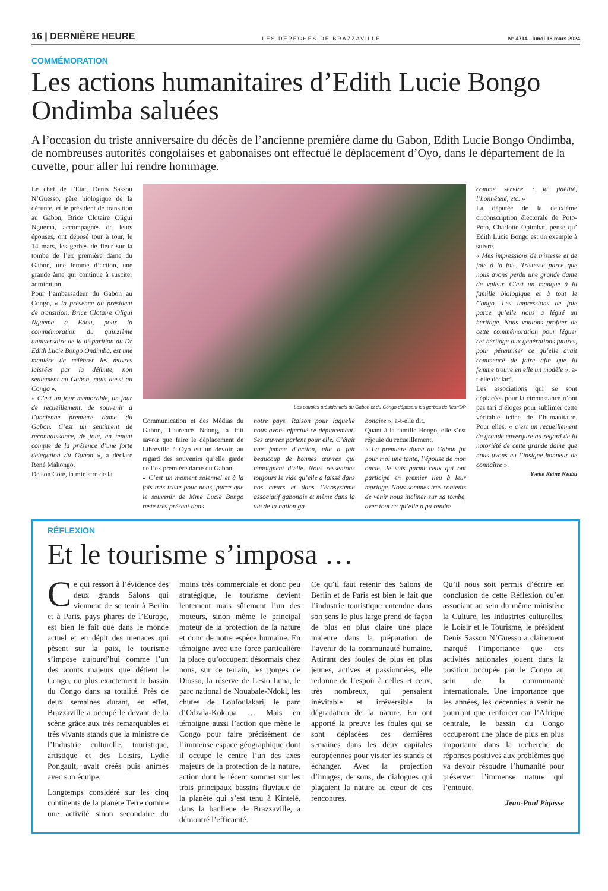16 | DERNIÈRE HEURE LES DÉPÊCHES DE BRAZZAVILLE N° 4714 - lundi 18 mars 2024
COMMÉMORATION
Les actions humanitaires d’Edith Lucie Bongo Ondimba saluées
A l’occasion du triste anniversaire du décès de l’ancienne première dame du Gabon, Edith Lucie Bongo Ondimba, de nombreuses autorités congolaises et gabonaises ont effectué le déplacement d’Oyo, dans le département de la cuvette, pour aller lui rendre hommage.
Le chef de l’Etat, Denis Sassou N’Guesso, père biologique de la défunte, et le président de transition au Gabon, Brice Clotaire Oligui Nguema, accompagnés de leurs épouses, ont déposé tour à tour, le 14 mars, les gerbes de fleur sur la tombe de l’ex première dame du Gabon, une femme d’action, une grande âme qui continue à susciter admiration.
Pour l’ambassadeur du Gabon au Congo, « la présence du président de transition, Brice Clotaire Oligui Nguema à Edou, pour la commémoration du quinzième anniversaire de la disparition du Dr Edith Lucie Bongo Ondimba, est une manière de célébrer les œuvres laissées par la défunte, non seulement au Gabon, mais aussi au Congo ».
« C’est un jour mémorable, un jour de recueillement, de souvenir à l’ancienne première dame du Gabon. C’est un sentiment de reconnaissance, de joie, en tenant compte de la présence d’une forte délégation du Gabon », a déclaré René Makongo.
De son Côté, la ministre de la
Les couples présidentiels du Gabon et du Congo déposant les gerbes de fleur/DR
Communication et des Médias du Gabon, Laurence Ndong, a fait savoir que faire le déplacement de Libreville à Oyo est un devoir, au regard des souvenirs qu’elle garde de l’ex première dame du Gabon.
« C’est un moment solennel et à la fois très triste pour nous, parce que le souvenir de Mme Lucie Bongo reste très présent dans
notre pays. Raison pour laquelle nous avons effectué ce déplacement. Ses œuvres parlent pour elle. C’était une femme d’action, elle a fait beaucoup de bonnes œuvres qui témoignent d’elle. Nous ressentons toujours le vide qu’elle a laissé dans nos cœurs et dans l’écosystème associatif gabonais et même dans la vie de la nation ga-
bonaise », a-t-elle dit.
Quant à la famille Bongo, elle s’est réjouie du recueillement.
« La première dame du Gabon fut pour moi une tante, l’épouse de mon oncle. Je suis parmi ceux qui ont participé en premier lieu à leur mariage. Nous sommes très contents de venir nous incliner sur sa tombe, avec tout ce qu’elle a pu rendre
comme service : la fidélité, l’honnêteté, etc. »
La députée de la deuxième circonscription électorale de Poto-Poto, Charlotte Opimbat, pense qu’ Edith Lucie Bongo est un exemple à suivre.
« Mes impressions de tristesse et de joie à la fois. Tristesse parce que nous avons perdu une grande dame de valeur. C’est un manque à la famille biologique et à tout le Congo. Les impressions de joie parce qu’elle nous a légué un héritage. Nous voulons profiter de cette commémoration pour léguer cet héritage aux générations futures, pour pérenniser ce qu’elle avait commencé de faire afin que la femme trouve en elle un modèle », a-t-elle déclaré.
Les associations qui se sont déplacées pour la circonstance n’ont pas tari d’éloges pour sublimer cette véritable icône de l’humanitaire. Pour elles, « c’est un recueillement de grande envergure au regard de la notoriété de cette grande dame que nous avons eu l’insigne honneur de connaître ».
Yvette Reine Nzaba
RÉFLEXION
Et le tourisme s’imposa …
Ce qui ressort à l’évidence des deux grands Salons qui viennent de se tenir à Berlin et à Paris, pays phares de l’Europe, est bien le fait que dans le monde actuel et en dépit des menaces qui pèsent sur la paix, le tourisme s’impose aujourd’hui comme l’un des atouts majeurs que détient le Congo, ou plus exactement le bassin du Congo dans sa totalité. Près de deux semaines durant, en effet, Brazzaville a occupé le devant de la scène grâce aux très remarquables et très vivants stands que la ministre de l’Industrie culturelle, touristique, artistique et des Loisirs, Lydie Pongault, avait créés puis animés avec son équipe.
Longtemps considéré sur les cinq continents de la planète Terre comme une activité si­non secondaire du moins très commerciale et donc peu stratégique, le tourisme devient lentement mais sûrement l’un des moteurs, sinon même le principal moteur de la protection de la nature et donc de notre espèce humaine. En témoigne avec une force particulière la place qu’occupent désormais chez nous, sur ce terrain, les gorges de Diosso, la réserve de Lesio Luna, le parc national de Nouabale-Ndoki, les chutes de Loufoulakari, le parc d’Odzala-Kokoua … Mais en témoigne aussi l’action que mène le Congo pour faire précisément de l’immense espace géographique dont il occupe le centre l’un des axes majeurs de la protection de la nature, action dont le récent sommet sur les trois principaux bassins fluviaux de la planète qui s’est tenu à Kintelé, dans la banlieue de Brazzaville, a démontré l’efficacité.
Ce qu’il faut retenir des Salons de Berlin et de Paris est bien le fait que l’industrie touristique entendue dans son sens le plus large prend de façon de plus en plus claire une place majeure dans la préparation de l’avenir de la communauté humaine. Attirant des foules de plus en plus jeunes, actives et passionnées, elle redonne de l’espoir à celles et ceux, très nombreux, qui pensaient inévitable et irréversible la dégradation de la nature. En ont apporté la preuve les foules qui se sont déplacées ces dernières semaines dans les deux capitales européennes pour visiter les stands et échanger. Avec la projection d’images, de sons, de dialogues qui plaçaient la nature au cœur de ces rencontres.
Qu’il nous soit permis d’écrire en conclusion de cette Réflexion qu’en associant au sein du même ministère la Culture, les Industries culturelles, le Loisir et le Tourisme, le président Denis Sassou N’Guesso a clairement marqué l’importance que ces activités nationales jouent dans la position occupée par le Congo au sein de la communauté internationale. Une importance que les années, les décennies à venir ne pourront que renforcer car l’Afrique centrale, le bassin du Congo occuperont une place de plus en plus importante dans la recherche de réponses positives aux problèmes que va devoir résoudre l’humanité pour préserver l’immense nature qui l’entoure.
Jean-Paul Pigasse